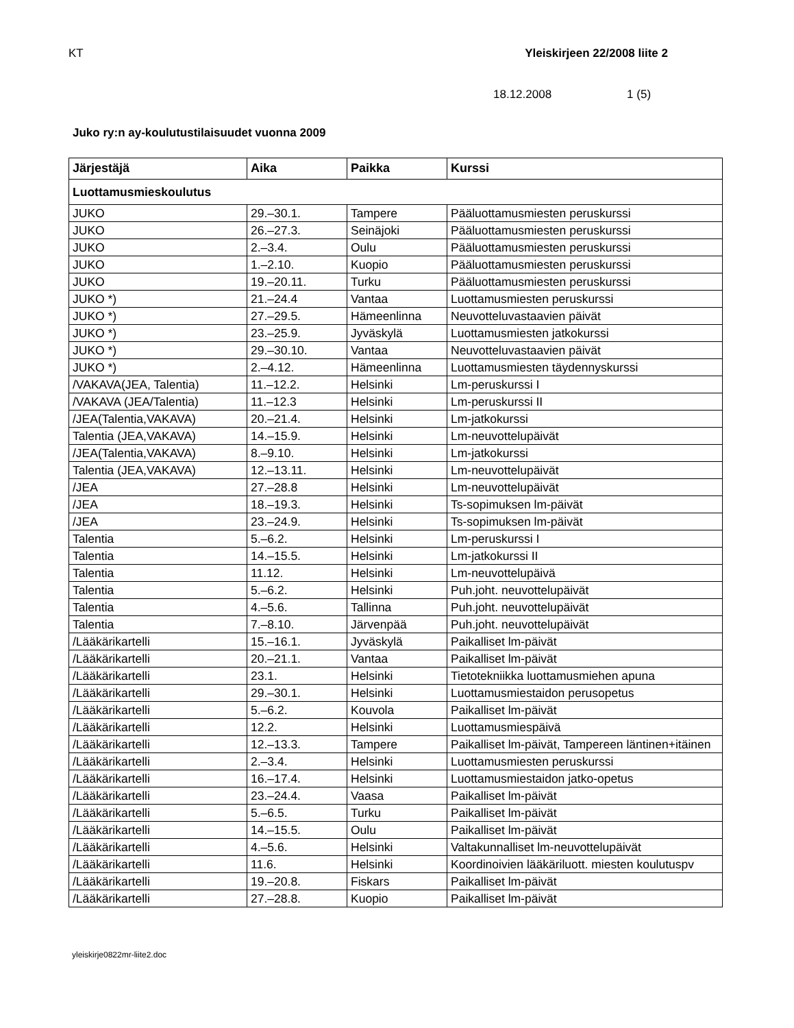KT Yleiskirjeen 22/2008 liite 2
18.12.2008 1 (5)
Juko ry:n ay-koulutustilaisuudet vuonna 2009
| Järjestäjä | Aika | Paikka | Kurssi |
| --- | --- | --- | --- |
| Luottamusmieskoulutus | | | |
| JUKO | 29.–30.1. | Tampere | Pääluottamusmiesten peruskurssi |
| JUKO | 26.–27.3. | Seinäjoki | Pääluottamusmiesten peruskurssi |
| JUKO | 2.–3.4. | Oulu | Pääluottamusmiesten peruskurssi |
| JUKO | 1.–2.10. | Kuopio | Pääluottamusmiesten peruskurssi |
| JUKO | 19.–20.11. | Turku | Pääluottamusmiesten peruskurssi |
| JUKO *) | 21.–24.4 | Vantaa | Luottamusmiesten peruskurssi |
| JUKO *) | 27.–29.5. | Hämeenlinna | Neuvotteluvastaavien päivät |
| JUKO *) | 23.–25.9. | Jyväskylä | Luottamusmiesten jatkokurssi |
| JUKO *) | 29.–30.10. | Vantaa | Neuvotteluvastaavien päivät |
| JUKO *) | 2.–4.12. | Hämeenlinna | Luottamusmiesten täydennyskurssi |
| /VAKAVA(JEA, Talentia) | 11.–12.2. | Helsinki | Lm-peruskurssi I |
| /VAKAVA (JEA/Talentia) | 11.–12.3 | Helsinki | Lm-peruskurssi II |
| /JEA(Talentia,VAKAVA) | 20.–21.4. | Helsinki | Lm-jatkokurssi |
| Talentia (JEA,VAKAVA) | 14.–15.9. | Helsinki | Lm-neuvottelupäivät |
| /JEA(Talentia,VAKAVA) | 8.–9.10. | Helsinki | Lm-jatkokurssi |
| Talentia (JEA,VAKAVA) | 12.–13.11. | Helsinki | Lm-neuvottelupäivät |
| /JEA | 27.–28.8 | Helsinki | Lm-neuvottelupäivät |
| /JEA | 18.–19.3. | Helsinki | Ts-sopimuksen lm-päivät |
| /JEA | 23.–24.9. | Helsinki | Ts-sopimuksen lm-päivät |
| Talentia | 5.–6.2. | Helsinki | Lm-peruskurssi I |
| Talentia | 14.–15.5. | Helsinki | Lm-jatkokurssi II |
| Talentia | 11.12. | Helsinki | Lm-neuvottelupäivä |
| Talentia | 5.–6.2. | Helsinki | Puh.joht. neuvottelupäivät |
| Talentia | 4.–5.6. | Tallinna | Puh.joht. neuvottelupäivät |
| Talentia | 7.–8.10. | Järvenpää | Puh.joht. neuvottelupäivät |
| /Lääkärikartelli | 15.–16.1. | Jyväskylä | Paikalliset lm-päivät |
| /Lääkärikartelli | 20.–21.1. | Vantaa | Paikalliset lm-päivät |
| /Lääkärikartelli | 23.1. | Helsinki | Tietotekniikka luottamusmiehen apuna |
| /Lääkärikartelli | 29.–30.1. | Helsinki | Luottamusmiestaidon perusopetus |
| /Lääkärikartelli | 5.–6.2. | Kouvola | Paikalliset lm-päivät |
| /Lääkärikartelli | 12.2. | Helsinki | Luottamusmiespäivä |
| /Lääkärikartelli | 12.–13.3. | Tampere | Paikalliset lm-päivät, Tampereen läntinen+itäinen |
| /Lääkärikartelli | 2.–3.4. | Helsinki | Luottamusmiesten peruskurssi |
| /Lääkärikartelli | 16.–17.4. | Helsinki | Luottamusmiestaidon jatko-opetus |
| /Lääkärikartelli | 23.–24.4. | Vaasa | Paikalliset lm-päivät |
| /Lääkärikartelli | 5.–6.5. | Turku | Paikalliset lm-päivät |
| /Lääkärikartelli | 14.–15.5. | Oulu | Paikalliset lm-päivät |
| /Lääkärikartelli | 4.–5.6. | Helsinki | Valtakunnalliset lm-neuvottelupäivät |
| /Lääkärikartelli | 11.6. | Helsinki | Koordinoivien lääkäriluott. miesten koulutuspv |
| /Lääkärikartelli | 19.–20.8. | Fiskars | Paikalliset lm-päivät |
| /Lääkärikartelli | 27.–28.8. | Kuopio | Paikalliset lm-päivät |
yleiskirje0822mr-liite2.doc